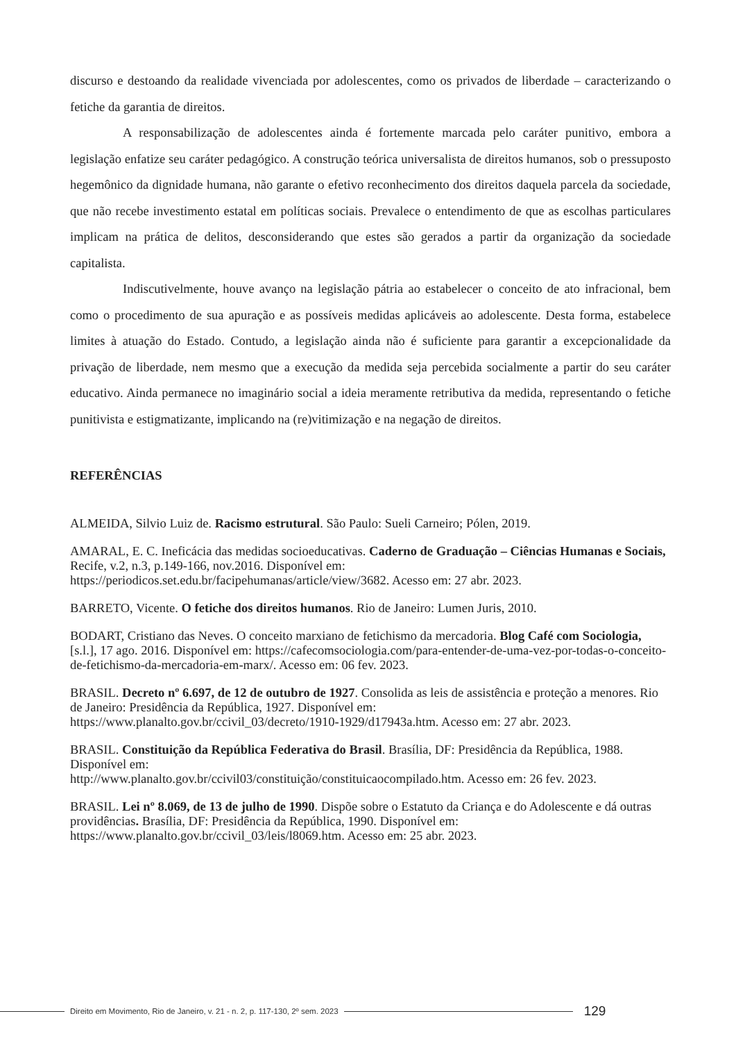discurso e destoando da realidade vivenciada por adolescentes, como os privados de liberdade – caracterizando o fetiche da garantia de direitos.
A responsabilização de adolescentes ainda é fortemente marcada pelo caráter punitivo, embora a legislação enfatize seu caráter pedagógico. A construção teórica universalista de direitos humanos, sob o pressuposto hegemônico da dignidade humana, não garante o efetivo reconhecimento dos direitos daquela parcela da sociedade, que não recebe investimento estatal em políticas sociais. Prevalece o entendimento de que as escolhas particulares implicam na prática de delitos, desconsiderando que estes são gerados a partir da organização da sociedade capitalista.
Indiscutivelmente, houve avanço na legislação pátria ao estabelecer o conceito de ato infracional, bem como o procedimento de sua apuração e as possíveis medidas aplicáveis ao adolescente. Desta forma, estabelece limites à atuação do Estado. Contudo, a legislação ainda não é suficiente para garantir a excepcionalidade da privação de liberdade, nem mesmo que a execução da medida seja percebida socialmente a partir do seu caráter educativo. Ainda permanece no imaginário social a ideia meramente retributiva da medida, representando o fetiche punitivista e estigmatizante, implicando na (re)vitimização e na negação de direitos.
REFERÊNCIAS
ALMEIDA, Silvio Luiz de. Racismo estrutural. São Paulo: Sueli Carneiro; Pólen, 2019.
AMARAL, E. C. Ineficácia das medidas socioeducativas. Caderno de Graduação – Ciências Humanas e Sociais, Recife, v.2, n.3, p.149-166, nov.2016. Disponível em:
https://periodicos.set.edu.br/facipehumanas/article/view/3682. Acesso em: 27 abr. 2023.
BARRETO, Vicente. O fetiche dos direitos humanos. Rio de Janeiro: Lumen Juris, 2010.
BODART, Cristiano das Neves. O conceito marxiano de fetichismo da mercadoria. Blog Café com Sociologia, [s.l.], 17 ago. 2016. Disponível em: https://cafecomsociologia.com/para-entender-de-uma-vez-por-todas-o-conceito-de-fetichismo-da-mercadoria-em-marx/. Acesso em: 06 fev. 2023.
BRASIL. Decreto nº 6.697, de 12 de outubro de 1927. Consolida as leis de assistência e proteção a menores. Rio de Janeiro: Presidência da República, 1927. Disponível em:
https://www.planalto.gov.br/ccivil_03/decreto/1910-1929/d17943a.htm. Acesso em: 27 abr. 2023.
BRASIL. Constituição da República Federativa do Brasil. Brasília, DF: Presidência da República, 1988. Disponível em:
http://www.planalto.gov.br/ccivil03/constituição/constituicaocompilado.htm. Acesso em: 26 fev. 2023.
BRASIL. Lei nº 8.069, de 13 de julho de 1990. Dispõe sobre o Estatuto da Criança e do Adolescente e dá outras providências. Brasília, DF: Presidência da República, 1990. Disponível em: https://www.planalto.gov.br/ccivil_03/leis/l8069.htm. Acesso em: 25 abr. 2023.
Direito em Movimento, Rio de Janeiro, v. 21 - n. 2, p. 117-130, 2º sem. 2023
129